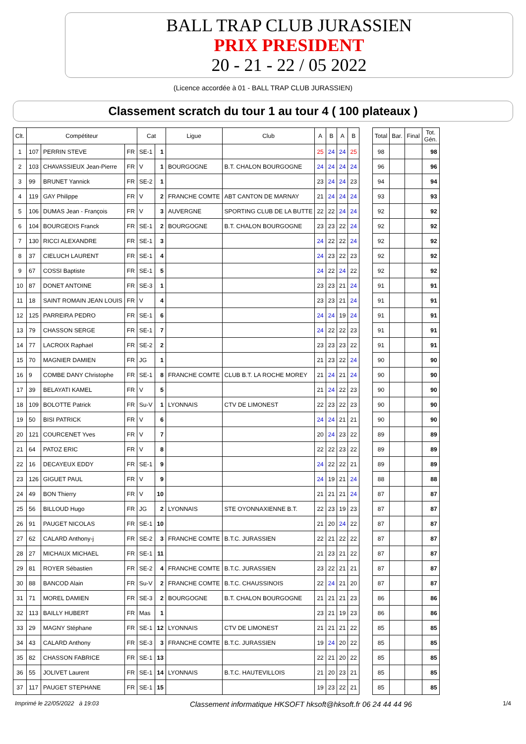BALL TRAP CLUB JURASSIEN
PRIX PRESIDENT
20 - 21 - 22 / 05 2022
(Licence accordée à 01 - BALL TRAP CLUB JURASSIEN)
Classement scratch du tour 1 au tour 4 ( 100 plateaux )
| Clt. | Compétiteur | | | Cat | | Ligue | Club | A | B | A | B | | Total | Bar. | Final | Tot. Gén. |
| --- | --- | --- | --- | --- | --- | --- | --- | --- | --- | --- | --- | --- | --- | --- | --- | --- |
| 1 | 107 | PERRIN STEVE | FR | SE-1 | 1 | | | 25 | 24 | 24 | 25 | | 98 | | | 98 |
| 2 | 103 | CHAVASSIEUX Jean-Pierre | FR | V | 1 | BOURGOGNE | B.T. CHALON BOURGOGNE | 24 | 24 | 24 | 24 | | 96 | | | 96 |
| 3 | 99 | BRUNET Yannick | FR | SE-2 | 1 | | | 23 | 24 | 24 | 23 | | 94 | | | 94 |
| 4 | 119 | GAY Philippe | FR | V | 2 | FRANCHE COMTE | ABT CANTON DE MARNAY | 21 | 24 | 24 | 24 | | 93 | | | 93 |
| 5 | 106 | DUMAS Jean - François | FR | V | 3 | AUVERGNE | SPORTING CLUB DE LA BUTTE | 22 | 22 | 24 | 24 | | 92 | | | 92 |
| 6 | 104 | BOURGEOIS Franck | FR | SE-1 | 2 | BOURGOGNE | B.T. CHALON BOURGOGNE | 23 | 23 | 22 | 24 | | 92 | | | 92 |
| 7 | 130 | RICCI ALEXANDRE | FR | SE-1 | 3 | | | 24 | 22 | 22 | 24 | | 92 | | | 92 |
| 8 | 37 | CIELUCH LAURENT | FR | SE-1 | 4 | | | 24 | 23 | 22 | 23 | | 92 | | | 92 |
| 9 | 67 | COSSI Baptiste | FR | SE-1 | 5 | | | 24 | 22 | 24 | 22 | | 92 | | | 92 |
| 10 | 87 | DONET ANTOINE | FR | SE-3 | 1 | | | 23 | 23 | 21 | 24 | | 91 | | | 91 |
| 11 | 18 | SAINT ROMAIN JEAN LOUIS | FR | V | 4 | | | 23 | 23 | 21 | 24 | | 91 | | | 91 |
| 12 | 125 | PARREIRA PEDRO | FR | SE-1 | 6 | | | 24 | 24 | 19 | 24 | | 91 | | | 91 |
| 13 | 79 | CHASSON SERGE | FR | SE-1 | 7 | | | 24 | 22 | 22 | 23 | | 91 | | | 91 |
| 14 | 77 | LACROIX Raphael | FR | SE-2 | 2 | | | 23 | 23 | 23 | 22 | | 91 | | | 91 |
| 15 | 70 | MAGNIER DAMIEN | FR | JG | 1 | | | 21 | 23 | 22 | 24 | | 90 | | | 90 |
| 16 | 9 | COMBE DANY Christophe | FR | SE-1 | 8 | FRANCHE COMTE | CLUB B.T. LA ROCHE MOREY | 21 | 24 | 21 | 24 | | 90 | | | 90 |
| 17 | 39 | BELAYATI KAMEL | FR | V | 5 | | | 21 | 24 | 22 | 23 | | 90 | | | 90 |
| 18 | 109 | BOLOTTE Patrick | FR | Su-V | 1 | LYONNAIS | CTV DE LIMONEST | 22 | 23 | 22 | 23 | | 90 | | | 90 |
| 19 | 50 | BISI PATRICK | FR | V | 6 | | | 24 | 24 | 21 | 21 | | 90 | | | 90 |
| 20 | 121 | COURCENET Yves | FR | V | 7 | | | 20 | 24 | 23 | 22 | | 89 | | | 89 |
| 21 | 64 | PATOZ ERIC | FR | V | 8 | | | 22 | 22 | 23 | 22 | | 89 | | | 89 |
| 22 | 16 | DECAYEUX EDDY | FR | SE-1 | 9 | | | 24 | 22 | 22 | 21 | | 89 | | | 89 |
| 23 | 126 | GIGUET PAUL | FR | V | 9 | | | 24 | 19 | 21 | 24 | | 88 | | | 88 |
| 24 | 49 | BON Thierry | FR | V | 10 | | | 21 | 21 | 21 | 24 | | 87 | | | 87 |
| 25 | 56 | BILLOUD Hugo | FR | JG | 2 | LYONNAIS | STE OYONNAXIENNE B.T. | 22 | 23 | 19 | 23 | | 87 | | | 87 |
| 26 | 91 | PAUGET NICOLAS | FR | SE-1 | 10 | | | 21 | 20 | 24 | 22 | | 87 | | | 87 |
| 27 | 62 | CALARD Anthony-j | FR | SE-2 | 3 | FRANCHE COMTE | B.T.C. JURASSIEN | 22 | 21 | 22 | 22 | | 87 | | | 87 |
| 28 | 27 | MICHAUX MICHAEL | FR | SE-1 | 11 | | | 21 | 23 | 21 | 22 | | 87 | | | 87 |
| 29 | 81 | ROYER Sébastien | FR | SE-2 | 4 | FRANCHE COMTE | B.T.C. JURASSIEN | 23 | 22 | 21 | 21 | | 87 | | | 87 |
| 30 | 88 | BANCOD Alain | FR | Su-V | 2 | FRANCHE COMTE | B.T.C. CHAUSSINOIS | 22 | 24 | 21 | 20 | | 87 | | | 87 |
| 31 | 71 | MOREL DAMIEN | FR | SE-3 | 2 | BOURGOGNE | B.T. CHALON BOURGOGNE | 21 | 21 | 21 | 23 | | 86 | | | 86 |
| 32 | 113 | BAILLY HUBERT | FR | Mas | 1 | | | 23 | 21 | 19 | 23 | | 86 | | | 86 |
| 33 | 29 | MAGNY Stéphane | FR | SE-1 | 12 | LYONNAIS | CTV DE LIMONEST | 21 | 21 | 21 | 22 | | 85 | | | 85 |
| 34 | 43 | CALARD Anthony | FR | SE-3 | 3 | FRANCHE COMTE | B.T.C. JURASSIEN | 19 | 24 | 20 | 22 | | 85 | | | 85 |
| 35 | 82 | CHASSON FABRICE | FR | SE-1 | 13 | | | 22 | 21 | 20 | 22 | | 85 | | | 85 |
| 36 | 55 | JOLIVET Laurent | FR | SE-1 | 14 | LYONNAIS | B.T.C. HAUTEVILLOIS | 21 | 20 | 23 | 21 | | 85 | | | 85 |
| 37 | 117 | PAUGET STEPHANE | FR | SE-1 | 15 | | | 19 | 23 | 22 | 21 | | 85 | | | 85 |
Imprimé le 22/05/2022 à 19:03 Classement informatique HKSOFT hksoft@hksoft.fr 06 24 44 44 96 1/4